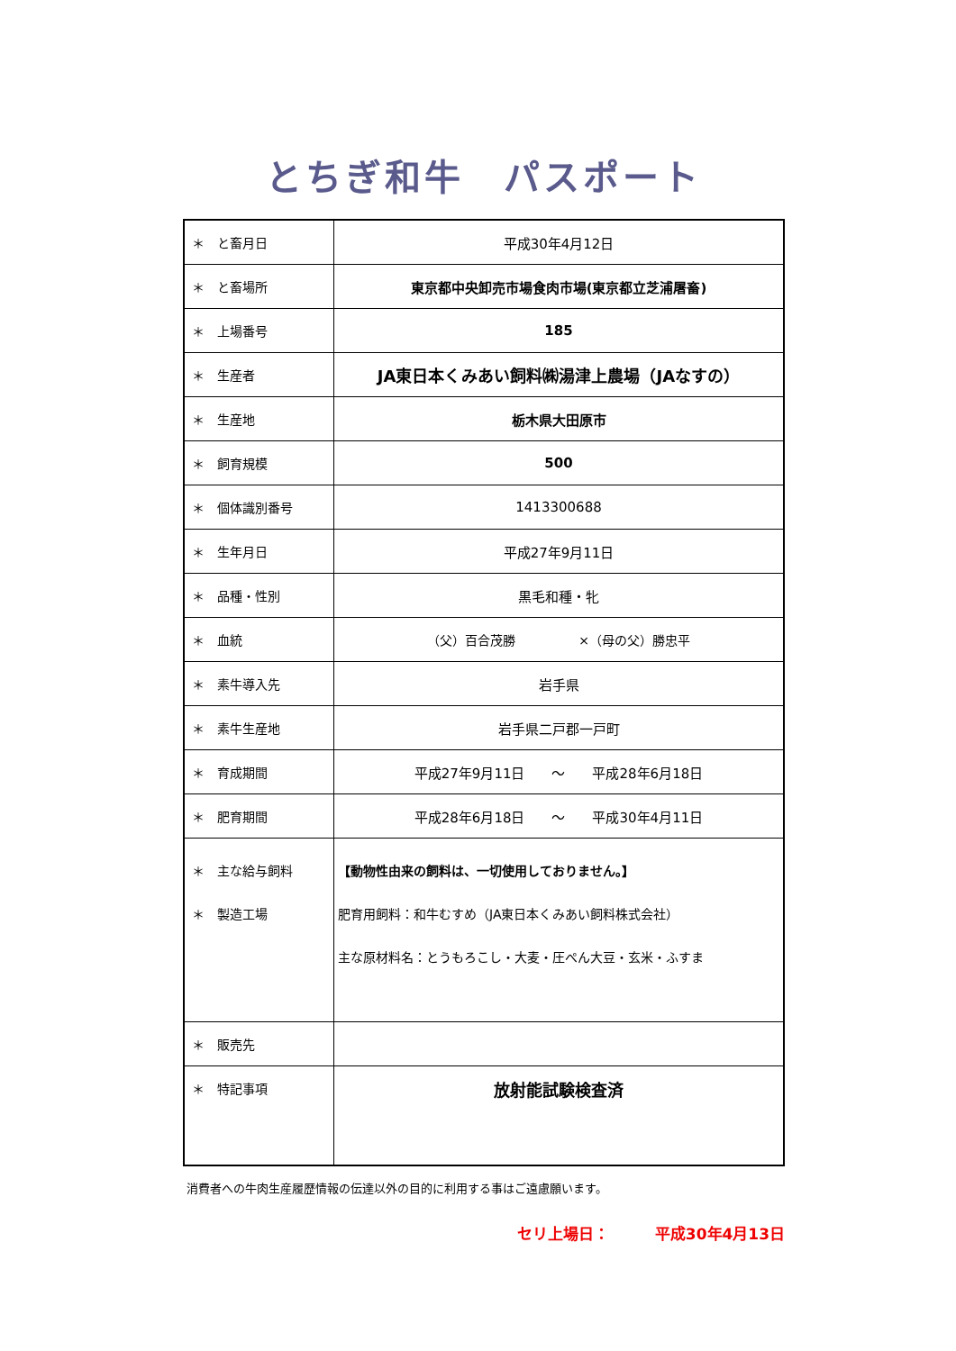とちぎ和牛　パスポート
| ＊ と畜月日 | 平成30年4月12日 |
| ＊ と畜場所 | 東京都中央卸売市場食肉市場(東京都立芝浦屠畜) |
| ＊ 上場番号 | 185 |
| ＊ 生産者 | JA東日本くみあい飼料㈱湯津上農場（JAなすの） |
| ＊ 生産地 | 栃木県大田原市 |
| ＊ 飼育規模 | 500 |
| ＊ 個体識別番号 | 1413300688 |
| ＊ 生年月日 | 平成27年9月11日 |
| ＊ 品種・性別 | 黒毛和種・牝 |
| ＊ 血統 | （父）百合茂勝 ×（母の父）勝忠平 |
| ＊ 素牛導入先 | 岩手県 |
| ＊ 素牛生産地 | 岩手県二戸郡一戸町 |
| ＊ 育成期間 | 平成27年9月11日 ～ 平成28年6月18日 |
| ＊ 肥育期間 | 平成28年6月18日 ～ 平成30年4月11日 |
| ＊ 主な給与飼料 ＊ 製造工場 | 【動物性由来の飼料は、一切使用しておりません。】 肥育用飼料：和牛むすめ（JA東日本くみあい飼料株式会社） 主な原材料名：とうもろこし・大麦・圧ぺん大豆・玄米・ふすま |
| ＊ 販売先 | |
| ＊ 特記事項 | 放射能試験検査済 |
消費者への牛肉生産履歴情報の伝達以外の目的に利用する事はご遠慮願います。
セリ上場日：　　　平成30年4月13日